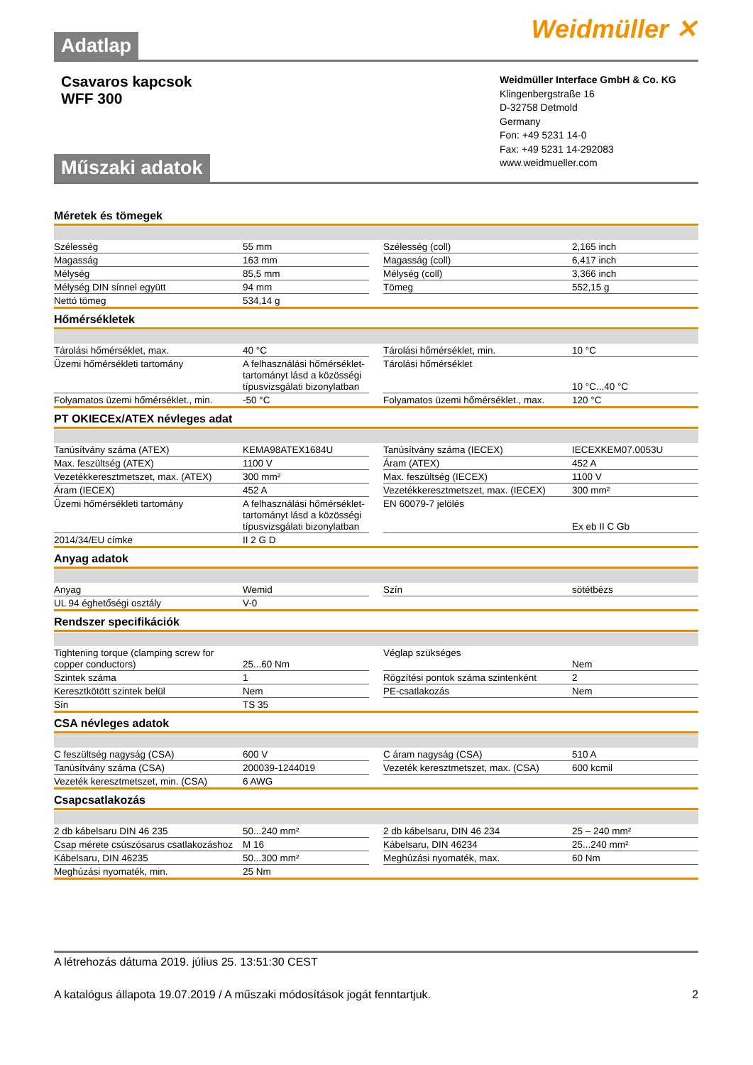Adatlap
Weidmüller ✕
Csavaros kapcsok
WFF 300
Műszaki adatok
Weidmüller Interface GmbH & Co. KG
Klingenbergstraße 16
D-32758 Detmold
Germany
Fon: +49 5231 14-0
Fax: +49 5231 14-292083
www.weidmueller.com
Méretek és tömegek
| Szélesség | 55 mm | | Szélesség (coll) | 2,165 inch |
| Magasság | 163 mm | | Magasság (coll) | 6,417 inch |
| Mélység | 85,5 mm | | Mélység (coll) | 3,366 inch |
| Mélység DIN sínnel együtt | 94 mm | | Tömeg | 552,15 g |
| Nettó tömeg | 534,14 g | | | |
Hőmérsékletek
| Tárolási hőmérséklet, max. | 40 °C | | Tárolási hőmérséklet, min. | 10 °C |
| Üzemi hőmérsékleti tartomány | A felhasználási hőmérséklet-tartományt lásd a közösségi típusvizsgálati bizonylatban | | Tárolási hőmérséklet | 10 °C...40 °C |
| Folyamatos üzemi hőmérséklet., min. | -50 °C | | Folyamatos üzemi hőmérséklet., max. | 120 °C |
PT OKIECEx/ATEX névleges adat
| Tanúsítvány száma (ATEX) | KEMA98ATEX1684U | | Tanúsítvány száma (IECEX) | IECEXKEM07.0053U |
| Max. feszültség (ATEX) | 1100 V | | Áram (ATEX) | 452 A |
| Vezetékkeresztmetszet, max. (ATEX) | 300 mm² | | Max. feszültség (IECEX) | 1100 V |
| Áram (IECEX) | 452 A | | Vezetékkeresztmetszet, max. (IECEX) | 300 mm² |
| Üzemi hőmérsékleti tartomány | A felhasználási hőmérséklet-tartományt lásd a közösségi típusvizsgálati bizonylatban | | EN 60079-7 jelölés | Ex eb II C Gb |
| 2014/34/EU címke | II 2 G D | | | |
Anyag adatok
| Anyag | Wemid | | Szín | sötétbézs |
| UL 94 éghetőségi osztály | V-0 | | | |
Rendszer specifikációk
| Tightening torque (clamping screw for copper conductors) | 25...60 Nm | | Véglap szükséges | Nem |
| Szintek száma | 1 | | Rögzítési pontok száma szintenként | 2 |
| Keresztkötött szintek belül | Nem | | PE-csatlakozás | Nem |
| Sín | TS 35 | | | |
CSA névleges adatok
| C feszültség nagyság (CSA) | 600 V | | C áram nagyság (CSA) | 510 A |
| Tanúsítvány száma (CSA) | 200039-1244019 | | Vezeték keresztmetszet, max. (CSA) | 600 kcmil |
| Vezeték keresztmetszet, min. (CSA) | 6 AWG | | | |
Csapcsatlakozás
| 2 db kábelsaru DIN 46 235 | 50...240 mm² | | 2 db kábelsaru, DIN 46 234 | 25 – 240 mm² |
| Csap mérete csúszósarus csatlakozáshoz | M 16 | | Kábelsaru, DIN 46234 | 25...240 mm² |
| Kábelsaru, DIN 46235 | 50...300 mm² | | Meghúzási nyomaték, max. | 60 Nm |
| Meghúzási nyomaték, min. | 25 Nm | | | |
A létrehozás dátuma 2019. július 25. 13:51:30 CEST
A katalógus állapota 19.07.2019 / A műszaki módosítások jogát fenntartjuk. 2